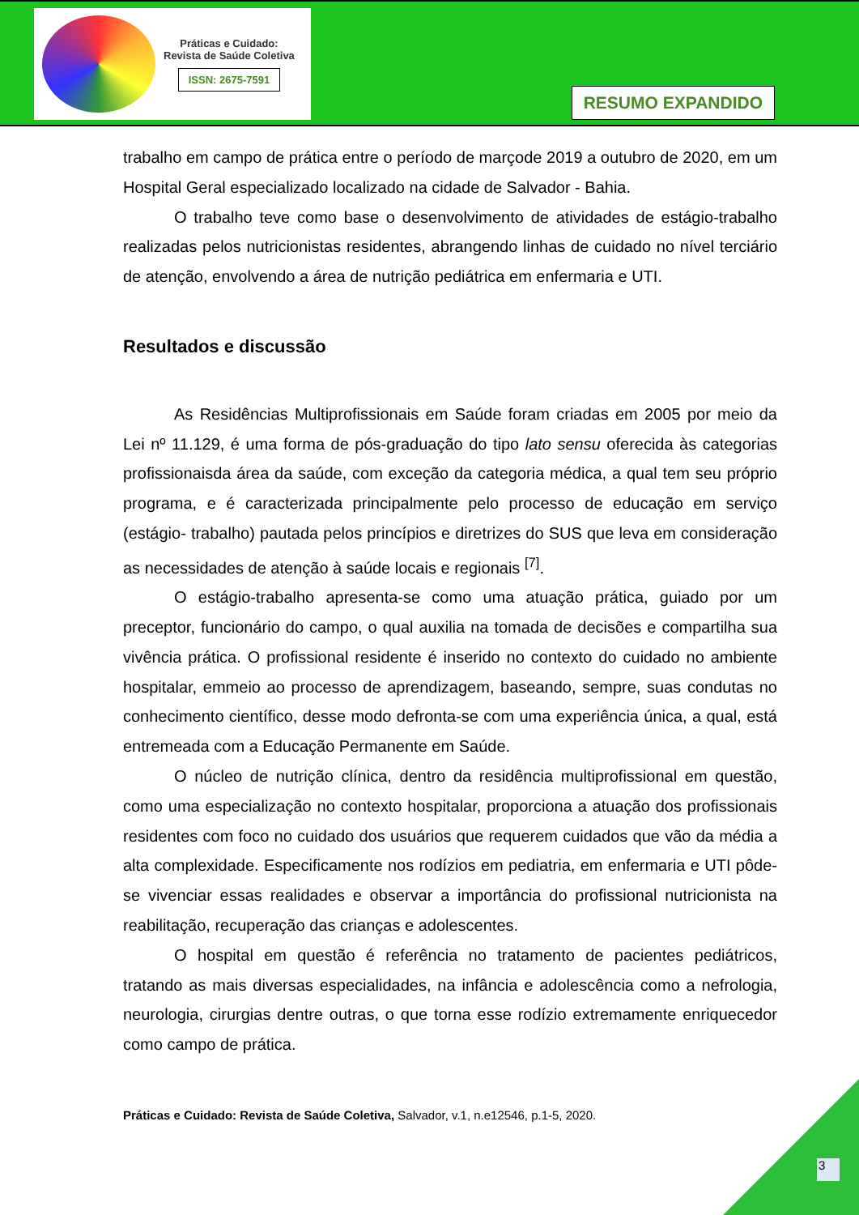Práticas e Cuidado:
Revista de Saúde Coletiva
ISSN: 2675-7591
RESUMO EXPANDIDO
trabalho em campo de prática entre o período de marçode 2019 a outubro de 2020, em um Hospital Geral especializado localizado na cidade de Salvador - Bahia.
O trabalho teve como base o desenvolvimento de atividades de estágio-trabalho realizadas pelos nutricionistas residentes, abrangendo linhas de cuidado no nível terciário de atenção, envolvendo a área de nutrição pediátrica em enfermaria e UTI.
Resultados e discussão
As Residências Multiprofissionais em Saúde foram criadas em 2005 por meio da Lei nº 11.129, é uma forma de pós-graduação do tipo lato sensu oferecida às categorias profissionaisda área da saúde, com exceção da categoria médica, a qual tem seu próprio programa, e é caracterizada principalmente pelo processo de educação em serviço (estágio- trabalho) pautada pelos princípios e diretrizes do SUS que leva em consideração as necessidades de atenção à saúde locais e regionais <sup>[7]</sup>.
O estágio-trabalho apresenta-se como uma atuação prática, guiado por um preceptor, funcionário do campo, o qual auxilia na tomada de decisões e compartilha sua vivência prática. O profissional residente é inserido no contexto do cuidado no ambiente hospitalar, emmeio ao processo de aprendizagem, baseando, sempre, suas condutas no conhecimento científico, desse modo defronta-se com uma experiência única, a qual, está entremeada com a Educação Permanente em Saúde.
O núcleo de nutrição clínica, dentro da residência multiprofissional em questão, como uma especialização no contexto hospitalar, proporciona a atuação dos profissionais residentes com foco no cuidado dos usuários que requerem cuidados que vão da média a alta complexidade. Especificamente nos rodízios em pediatria, em enfermaria e UTI pôde-se vivenciar essas realidades e observar a importância do profissional nutricionista na reabilitação, recuperação das crianças e adolescentes.
O hospital em questão é referência no tratamento de pacientes pediátricos, tratando as mais diversas especialidades, na infância e adolescência como a nefrologia, neurologia, cirurgias dentre outras, o que torna esse rodízio extremamente enriquecedor como campo de prática.
Práticas e Cuidado: Revista de Saúde Coletiva, Salvador, v.1, n.e12546, p.1-5, 2020.
3